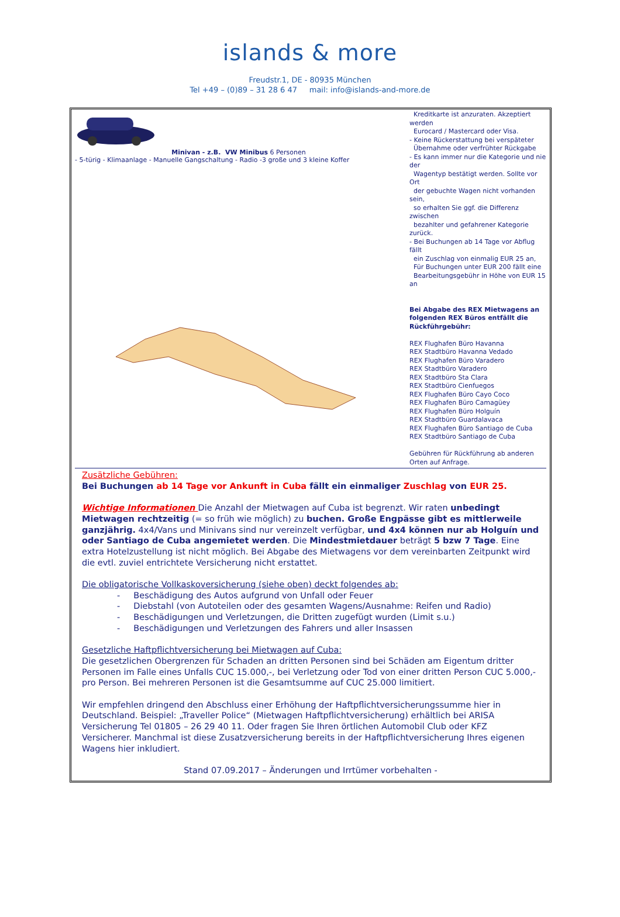islands & more
Freudstr.1, DE - 80935 München
Tel +49 – (0)89 – 31 28 6 47 mail: info@islands-and-more.de
| Minivan - z.B. VW Minibus 6 Personen - 5-türig - Klimaanlage - Manuelle Gangschaltung - Radio -3 große und 3 kleine Koffer | Kreditkarte ist anzuraten. Akzeptiert werden Eurocard / Mastercard oder Visa. - Keine Rückerstattung bei verspäteter Übernahme oder verfrühter Rückgabe - Es kann immer nur die Kategorie und nie der Wagentyp bestätigt werden. Sollte vor Ort der gebuchte Wagen nicht vorhanden sein, so erhalten Sie ggf. die Differenz zwischen bezahlter und gefahrener Kategorie zurück. - Bei Buchungen ab 14 Tage vor Abflug fällt ein Zuschlag von einmalig EUR 25 an, Für Buchungen unter EUR 200 fällt eine Bearbeitungsgebühr in Höhe von EUR 15 an Bei Abgabe des REX Mietwagens an folgenden REX Büros entfällt die Rückführgebühr: REX Flughafen Büro Havanna REX Stadtbüro Havanna Vedado REX Flughafen Büro Varadero REX Stadtbüro Varadero REX Stadtbüro Sta Clara REX Stadtbüro Cienfuegos REX Flughafen Büro Cayo Coco REX Flughafen Büro Camagüey REX Flughafen Büro Holguín REX Stadtbüro Guardalavaca REX Flughafen Büro Santiago de Cuba REX Stadtbüro Santiago de Cuba Gebühren für Rückführung ab anderen Orten auf Anfrage. |
Zusätzliche Gebühren:
Bei Buchungen ab 14 Tage vor Ankunft in Cuba fällt ein einmaliger Zuschlag von EUR 25.
Wichtige Informationen Die Anzahl der Mietwagen auf Cuba ist begrenzt. Wir raten unbedingt Mietwagen rechtzeitig (= so früh wie möglich) zu buchen. Große Engpässe gibt es mittlerweile ganzjährig. 4x4/Vans und Minivans sind nur vereinzelt verfügbar, und 4x4 können nur ab Holguín und oder Santiago de Cuba angemietet werden. Die Mindestmietdauer beträgt 5 bzw 7 Tage. Eine extra Hotelzustellung ist nicht möglich. Bei Abgabe des Mietwagens vor dem vereinbarten Zeitpunkt wird die evtl. zuviel entrichtete Versicherung nicht erstattet.
Die obligatorische Vollkaskoversicherung (siehe oben) deckt folgendes ab:
- Beschädigung des Autos aufgrund von Unfall oder Feuer
- Diebstahl (von Autoteilen oder des gesamten Wagens/Ausnahme: Reifen und Radio)
- Beschädigungen und Verletzungen, die Dritten zugefügt wurden (Limit s.u.)
- Beschädigungen und Verletzungen des Fahrers und aller Insassen
Gesetzliche Haftpflichtversicherung bei Mietwagen auf Cuba:
Die gesetzlichen Obergrenzen für Schaden an dritten Personen sind bei Schäden am Eigentum dritter Personen im Falle eines Unfalls CUC 15.000,-, bei Verletzung oder Tod von einer dritten Person CUC 5.000,- pro Person. Bei mehreren Personen ist die Gesamtsumme auf CUC 25.000 limitiert.
Wir empfehlen dringend den Abschluss einer Erhöhung der Haftpflichtversicherungssumme hier in Deutschland. Beispiel: „Traveller Police“ (Mietwagen Haftpflichtversicherung) erhältlich bei ARISA Versicherung Tel 01805 – 26 29 40 11. Oder fragen Sie Ihren örtlichen Automobil Club oder KFZ Versicherer. Manchmal ist diese Zusatzversicherung bereits in der Haftpflichtversicherung Ihres eigenen Wagens hier inkludiert.
Stand 07.09.2017 – Änderungen und Irrtümer vorbehalten -